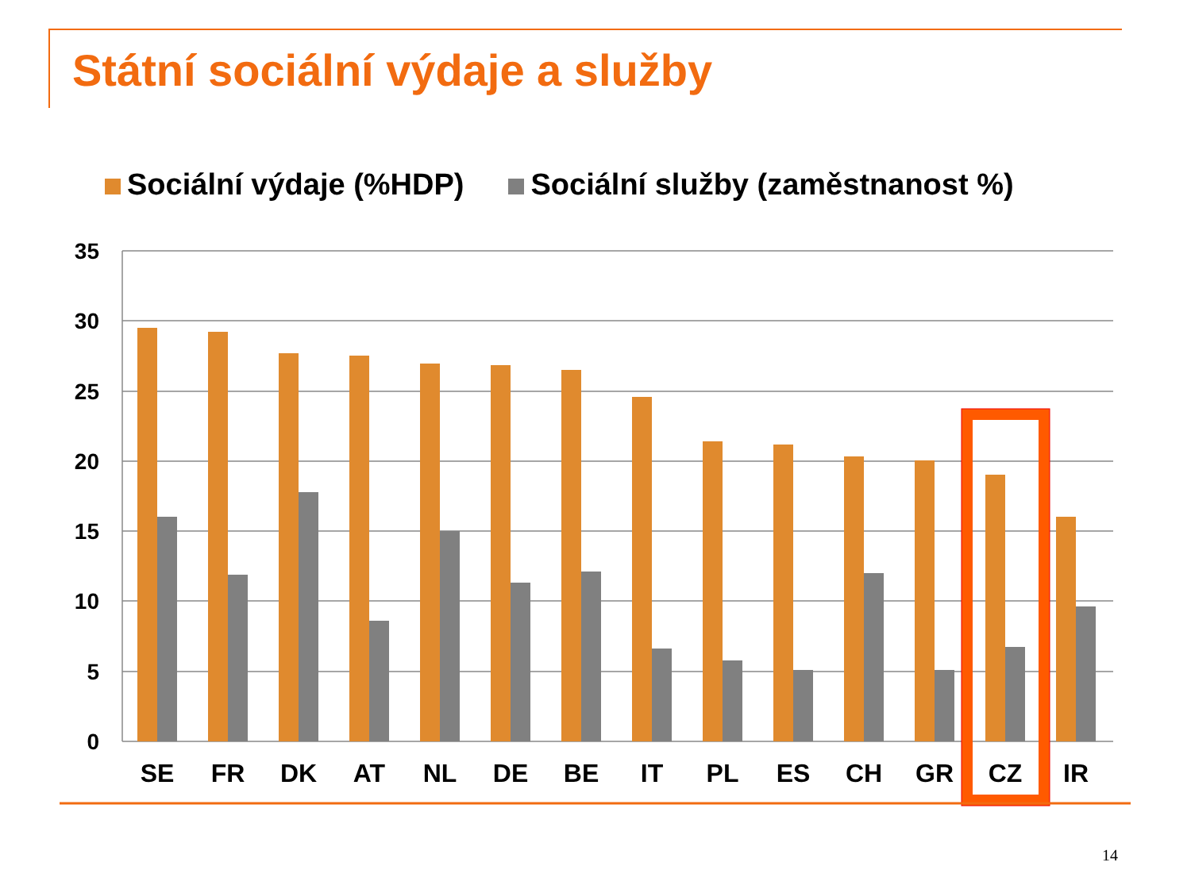Státní sociální výdaje a služby
Sociální výdaje (%HDP) Sociální služby (zaměstnanost %)
35
30
25
20
15
10
5
0
SE
FR
DK
AT
NL
DE
BE
IT
PL
ES
CH
GR
CZ
IR
14